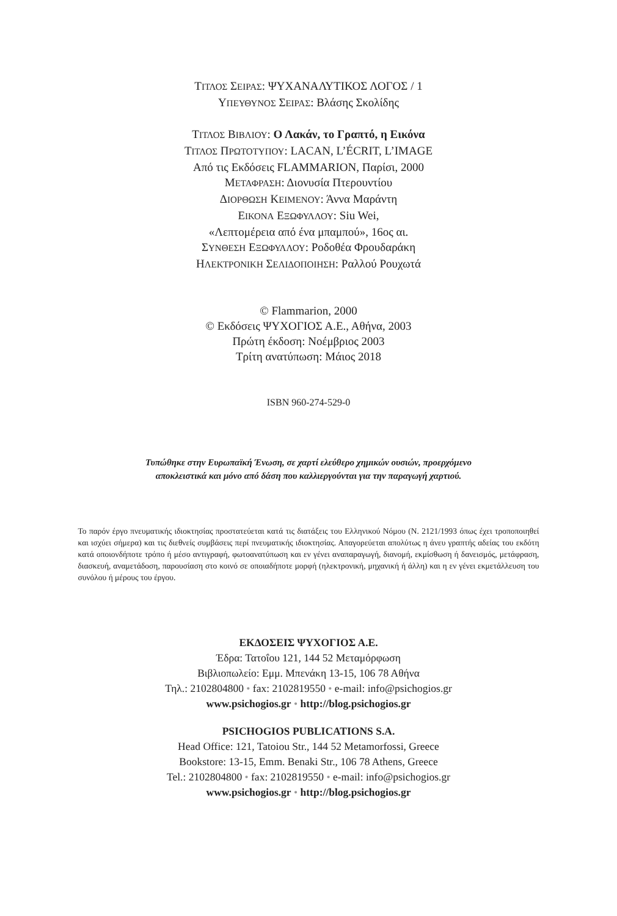ΤΙΤΛΟΣ ΣΕΙΡΑΣ: ΨΥΧΑΝΑΛΥΤΙΚΟΣ ΛΟΓΟΣ / 1
ΥΠΕΥΘΥΝΟΣ ΣΕΙΡΑΣ: Βλάσης Σκολίδης
ΤΙΤΛΟΣ ΒΙΒΛΙΟΥ: Ο Λακάν, το Γραπτό, η Εικόνα
ΤΙΤΛΟΣ ΠΡΩΤΟΤΥΠΟΥ: LACAN, L’ÉCRIT, L’IMAGE
Από τις Εκδόσεις FLAMMARION, Παρίσι, 2000
ΜΕΤΑΦΡΑΣΗ: Διονυσία Πτερουντίου
ΔΙΟΡΘΩΣΗ ΚΕΙΜΕΝΟΥ: Άννα Μαράντη
ΕΙΚΟΝΑ ΕΞΩΦΥΛΛΟΥ: Siu Wei,
«Λεπτομέρεια από ένα μπαμπού», 16ος αι.
ΣΥΝΘΕΣΗ ΕΞΩΦΥΛΛΟΥ: Ροδοθέα Φρουδαράκη
ΗΛΕΚΤΡΟΝΙΚΗ ΣΕΛΙΔΟΠΟΙΗΣΗ: Ραλλού Ρουχωτά
© Flammarion, 2000
© Εκδόσεις ΨΥΧΟΓΙΟΣ Α.Ε., Αθήνα, 2003
Πρώτη έκδοση: Νοέμβριος 2003
Τρίτη ανατύπωση: Μάιος 2018
ISBN 960-274-529-0
Τυπώθηκε στην Ευρωπαϊκή Ένωση, σε χαρτί ελεύθερο χημικών ουσιών, προερχόμενο
αποκλειστικά και μόνο από δάση που καλλιεργούνται για την παραγωγή χαρτιού.
Το παρόν έργο πνευματικής ιδιοκτησίας προστατεύεται κατά τις διατάξεις του Ελληνικού Νόμου (Ν. 2121/1993 όπως έχει τροποποιηθεί και ισχύει σήμερα) και τις διεθνείς συμβάσεις περί πνευματικής ιδιοκτησίας. Απαγορεύεται απολύτως η άνευ γραπτής αδείας του εκδότη κατά οποιονδήποτε τρόπο ή μέσο αντιγραφή, φωτοανατύπωση και εν γένει αναπαραγωγή, διανομή, εκμίσθωση ή δανεισμός, μετάφραση, διασκευή, αναμετάδοση, παρουσίαση στο κοινό σε οποιαδήποτε μορφή (ηλεκτρονική, μηχανική ή άλλη) και η εν γένει εκμετάλλευση του συνόλου ή μέρους του έργου.
ΕΚΔΟΣΕΙΣ ΨΥΧΟΓΙΟΣ Α.Ε.
Έδρα: Τατοΐου 121, 144 52 Μεταμόρφωση
Βιβλιοπωλείο: Εμμ. Μπενάκη 13-15, 106 78 Αθήνα
Τηλ.: 2102804800 • fax: 2102819550 • e-mail: info@psichogios.gr
www.psichogios.gr • http://blog.psichogios.gr
PSICHOGIOS PUBLICATIONS S.A.
Head Office: 121, Tatoiou Str., 144 52 Metamorfossi, Greece
Bookstore: 13-15, Emm. Benaki Str., 106 78 Athens, Greece
Tel.: 2102804800 • fax: 2102819550 • e-mail: info@psichogios.gr
www.psichogios.gr • http://blog.psichogios.gr